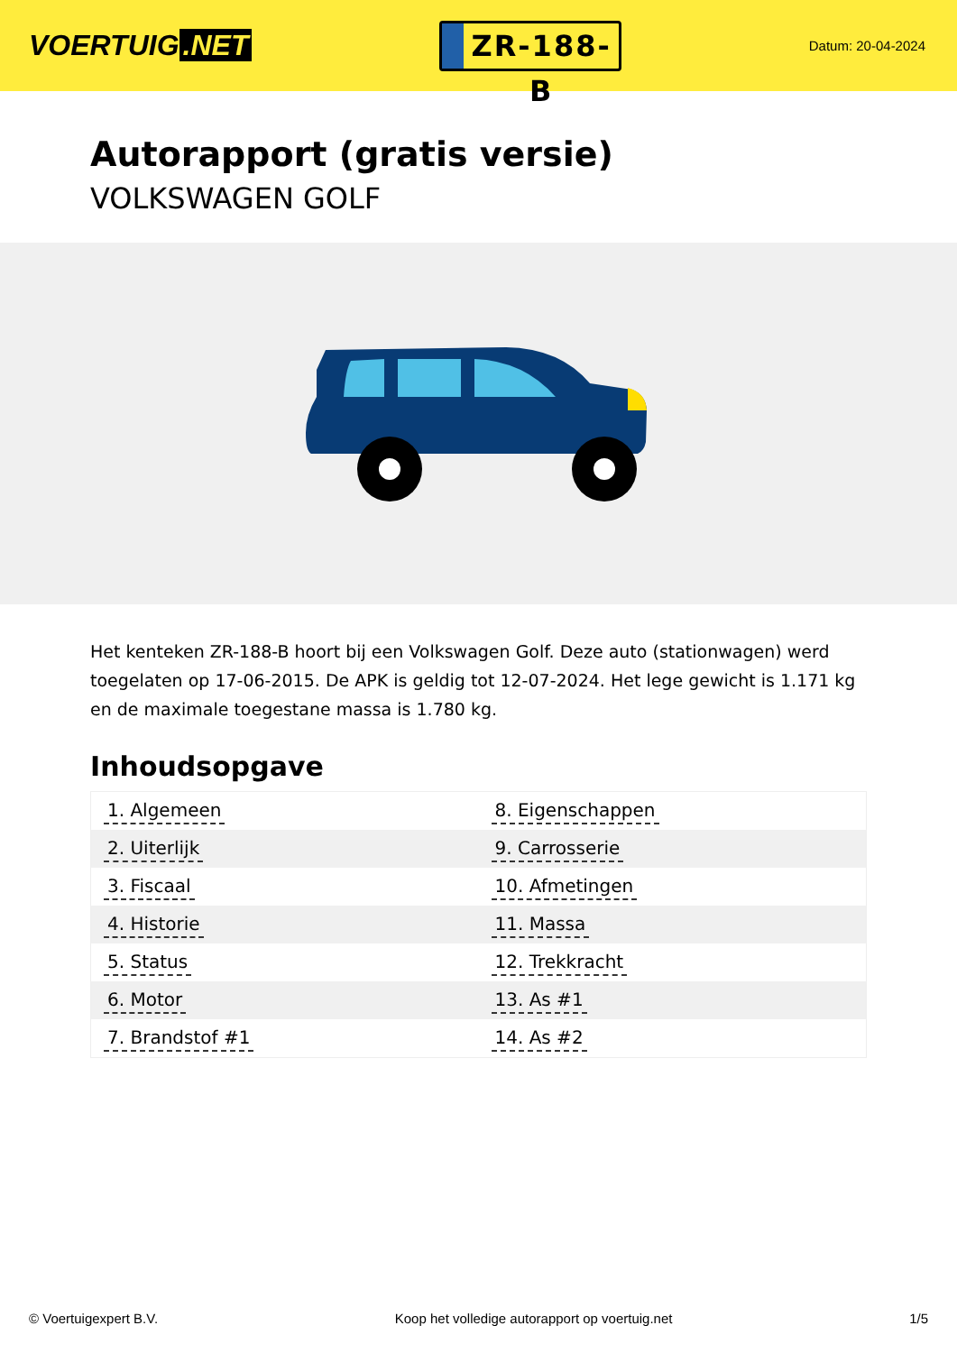VOERTUIG.NET
ZR-188-B
Datum: 20-04-2024
Autorapport (gratis versie)
VOLKSWAGEN GOLF
Het kenteken ZR-188-B hoort bij een Volkswagen Golf. Deze auto (stationwagen) werd toegelaten op 17-06-2015. De APK is geldig tot 12-07-2024. Het lege gewicht is 1.171 kg en de maximale toegestane massa is 1.780 kg.
Inhoudsopgave
| 1. Algemeen | 8. Eigenschappen |
| 2. Uiterlijk | 9. Carrosserie |
| 3. Fiscaal | 10. Afmetingen |
| 4. Historie | 11. Massa |
| 5. Status | 12. Trekkracht |
| 6. Motor | 13. As #1 |
| 7. Brandstof #1 | 14. As #2 |
© Voertuigexpert B.V. Koop het volledige autorapport op voertuig.net 1/5